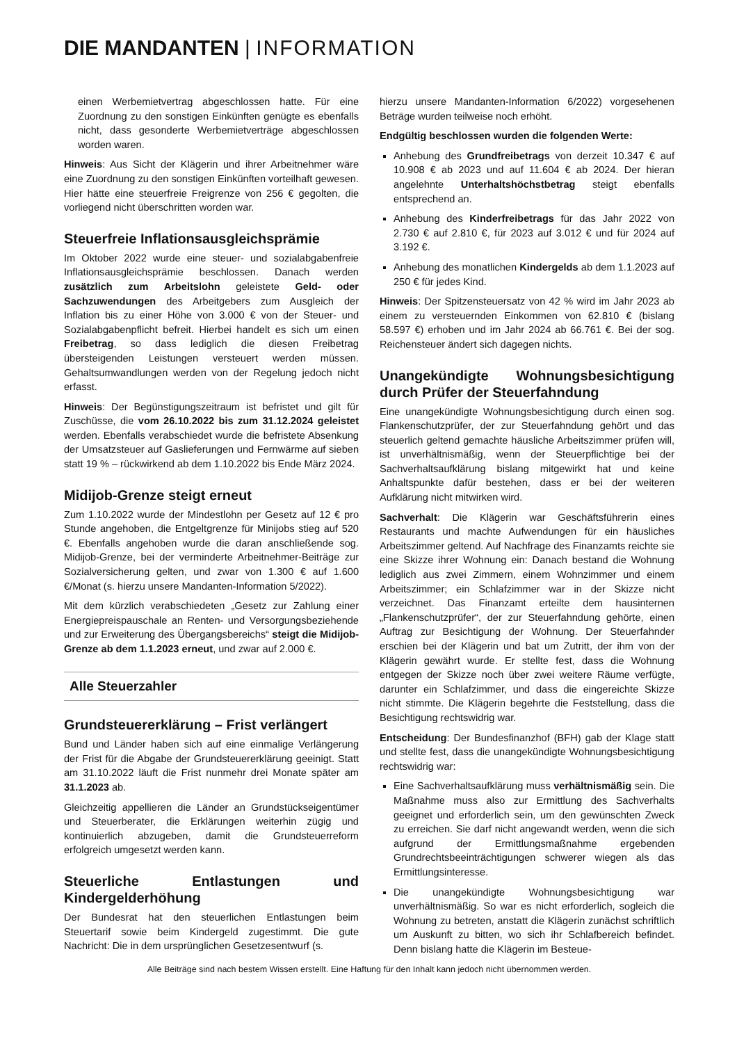DIE MANDANTEN | INFORMATION
einen Werbemietvertrag abgeschlossen hatte. Für eine Zuordnung zu den sonstigen Einkünften genügte es ebenfalls nicht, dass gesonderte Werbemietverträge abgeschlossen worden waren.
Hinweis: Aus Sicht der Klägerin und ihrer Arbeitnehmer wäre eine Zuordnung zu den sonstigen Einkünften vorteilhaft gewesen. Hier hätte eine steuerfreie Freigrenze von 256 € gegolten, die vorliegend nicht überschritten worden war.
Steuerfreie Inflationsausgleichsprämie
Im Oktober 2022 wurde eine steuer- und sozialabgabenfreie Inflationsausgleichsprämie beschlossen. Danach werden zusätzlich zum Arbeitslohn geleistete Geld- oder Sachzuwendungen des Arbeitgebers zum Ausgleich der Inflation bis zu einer Höhe von 3.000 € von der Steuer- und Sozialabgabenpflicht befreit. Hierbei handelt es sich um einen Freibetrag, so dass lediglich die diesen Freibetrag übersteigenden Leistungen versteuert werden müssen. Gehaltsumwandlungen werden von der Regelung jedoch nicht erfasst.
Hinweis: Der Begünstigungszeitraum ist befristet und gilt für Zuschüsse, die vom 26.10.2022 bis zum 31.12.2024 geleistet werden. Ebenfalls verabschiedet wurde die befristete Absenkung der Umsatzsteuer auf Gaslieferungen und Fernwärme auf sieben statt 19 % – rückwirkend ab dem 1.10.2022 bis Ende März 2024.
Midijob-Grenze steigt erneut
Zum 1.10.2022 wurde der Mindestlohn per Gesetz auf 12 € pro Stunde angehoben, die Entgeltgrenze für Minijobs stieg auf 520 €. Ebenfalls angehoben wurde die daran anschließende sog. Midijob-Grenze, bei der verminderte Arbeitnehmer-Beiträge zur Sozialversicherung gelten, und zwar von 1.300 € auf 1.600 €/Monat (s. hierzu unsere Mandanten-Information 5/2022).
Mit dem kürzlich verabschiedeten „Gesetz zur Zahlung einer Energiepreispauschale an Renten- und Versorgungsbeziehende und zur Erweiterung des Übergangsbereichs“ steigt die Midijob-Grenze ab dem 1.1.2023 erneut, und zwar auf 2.000 €.
Alle Steuerzahler
Grundsteuererklärung – Frist verlängert
Bund und Länder haben sich auf eine einmalige Verlängerung der Frist für die Abgabe der Grundsteuererklärung geeinigt. Statt am 31.10.2022 läuft die Frist nunmehr drei Monate später am 31.1.2023 ab.
Gleichzeitig appellieren die Länder an Grundstückseigentümer und Steuerberater, die Erklärungen weiterhin zügig und kontinuierlich abzugeben, damit die Grundsteuerreform erfolgreich umgesetzt werden kann.
Steuerliche Entlastungen und Kindergelderhöhung
Der Bundesrat hat den steuerlichen Entlastungen beim Steuertarif sowie beim Kindergeld zugestimmt. Die gute Nachricht: Die in dem ursprünglichen Gesetzesentwurf (s.
hierzu unsere Mandanten-Information 6/2022) vorgesehenen Beträge wurden teilweise noch erhöht.
Endgültig beschlossen wurden die folgenden Werte:
Anhebung des Grundfreibetrags von derzeit 10.347 € auf 10.908 € ab 2023 und auf 11.604 € ab 2024. Der hieran angelehnte Unterhaltshöchstbetrag steigt ebenfalls entsprechend an.
Anhebung des Kinderfreibetrags für das Jahr 2022 von 2.730 € auf 2.810 €, für 2023 auf 3.012 € und für 2024 auf 3.192 €.
Anhebung des monatlichen Kindergelds ab dem 1.1.2023 auf 250 € für jedes Kind.
Hinweis: Der Spitzensteuersatz von 42 % wird im Jahr 2023 ab einem zu versteuernden Einkommen von 62.810 € (bislang 58.597 €) erhoben und im Jahr 2024 ab 66.761 €. Bei der sog. Reichensteuer ändert sich dagegen nichts.
Unangekündigte Wohnungsbesichtigung durch Prüfer der Steuerfahndung
Eine unangekündigte Wohnungsbesichtigung durch einen sog. Flankenschutzprüfer, der zur Steuerfahndung gehört und das steuerlich geltend gemachte häusliche Arbeitszimmer prüfen will, ist unverhältnismäßig, wenn der Steuerpflichtige bei der Sachverhaltsaufklärung bislang mitgewirkt hat und keine Anhaltspunkte dafür bestehen, dass er bei der weiteren Aufklärung nicht mitwirken wird.
Sachverhalt: Die Klägerin war Geschäftsführerin eines Restaurants und machte Aufwendungen für ein häusliches Arbeitszimmer geltend. Auf Nachfrage des Finanzamts reichte sie eine Skizze ihrer Wohnung ein: Danach bestand die Wohnung lediglich aus zwei Zimmern, einem Wohnzimmer und einem Arbeitszimmer; ein Schlafzimmer war in der Skizze nicht verzeichnet. Das Finanzamt erteilte dem hausinternen „Flankenschutzprüfer“, der zur Steuerfahndung gehörte, einen Auftrag zur Besichtigung der Wohnung. Der Steuerfahnder erschien bei der Klägerin und bat um Zutritt, der ihm von der Klägerin gewährt wurde. Er stellte fest, dass die Wohnung entgegen der Skizze noch über zwei weitere Räume verfügte, darunter ein Schlafzimmer, und dass die eingereichte Skizze nicht stimmte. Die Klägerin begehrte die Feststellung, dass die Besichtigung rechtswidrig war.
Entscheidung: Der Bundesfinanzhof (BFH) gab der Klage statt und stellte fest, dass die unangekündigte Wohnungsbesichtigung rechtswidrig war:
Eine Sachverhaltsaufklärung muss verhältnismäßig sein. Die Maßnahme muss also zur Ermittlung des Sachverhalts geeignet und erforderlich sein, um den gewünschten Zweck zu erreichen. Sie darf nicht angewandt werden, wenn die sich aufgrund der Ermittlungsmaßnahme ergebenden Grundrechtsbeeinträchtigungen schwerer wiegen als das Ermittlungsinteresse.
Die unangekündigte Wohnungsbesichtigung war unverhältnismäßig. So war es nicht erforderlich, sogleich die Wohnung zu betreten, anstatt die Klägerin zunächst schriftlich um Auskunft zu bitten, wo sich ihr Schlafbereich befindet. Denn bislang hatte die Klägerin im Besteue-
Alle Beiträge sind nach bestem Wissen erstellt. Eine Haftung für den Inhalt kann jedoch nicht übernommen werden.